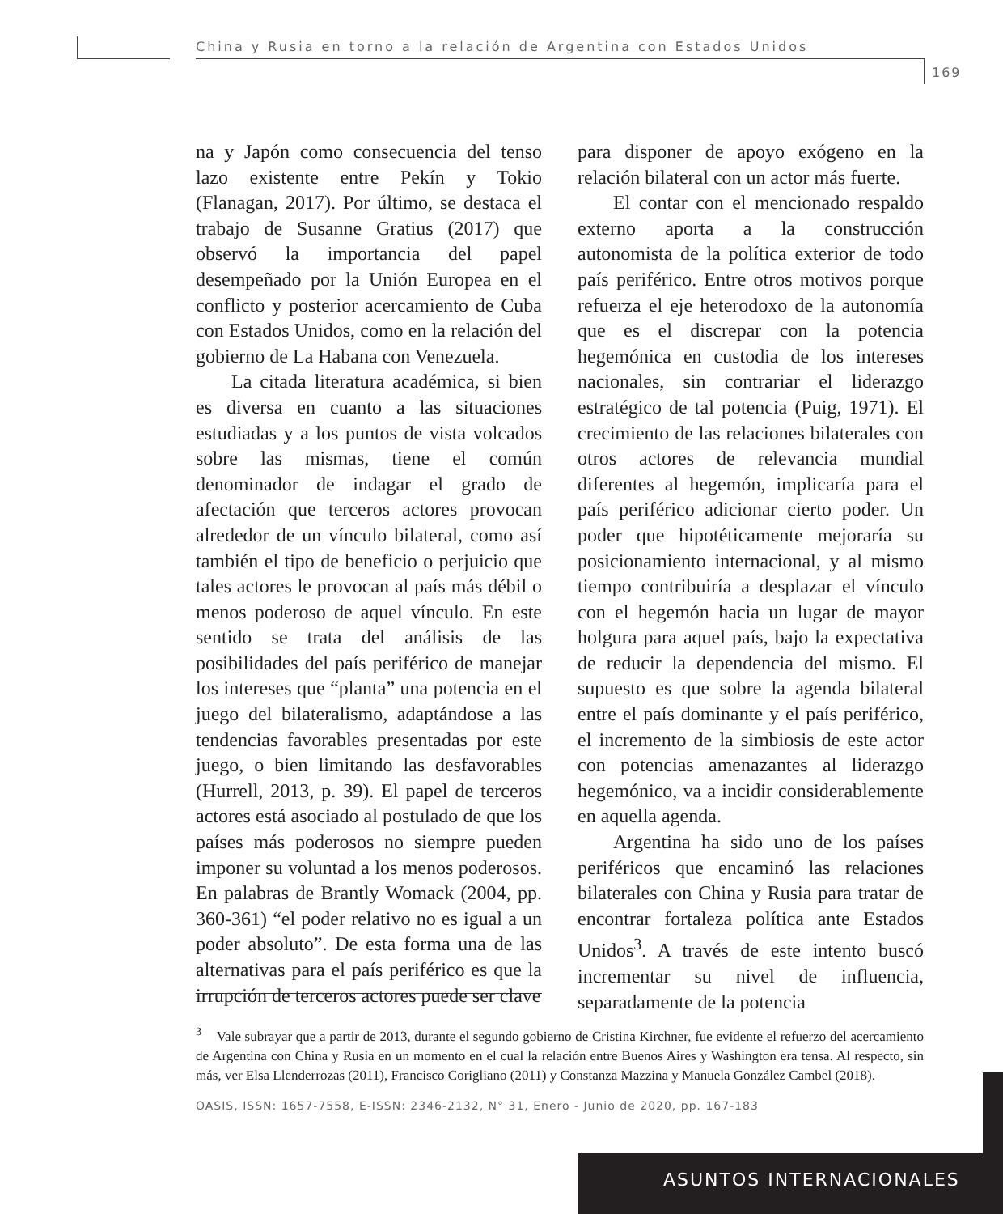China y Rusia en torno a la relación de Argentina con Estados Unidos
169
na y Japón como consecuencia del tenso lazo existente entre Pekín y Tokio (Flanagan, 2017). Por último, se destaca el trabajo de Susanne Gratius (2017) que observó la importancia del papel desempeñado por la Unión Europea en el conflicto y posterior acercamiento de Cuba con Estados Unidos, como en la relación del gobierno de La Habana con Venezuela.
La citada literatura académica, si bien es diversa en cuanto a las situaciones estudiadas y a los puntos de vista volcados sobre las mismas, tiene el común denominador de indagar el grado de afectación que terceros actores provocan alrededor de un vínculo bilateral, como así también el tipo de beneficio o perjuicio que tales actores le provocan al país más débil o menos poderoso de aquel vínculo. En este sentido se trata del análisis de las posibilidades del país periférico de manejar los intereses que “planta” una potencia en el juego del bilateralismo, adaptándose a las tendencias favorables presentadas por este juego, o bien limitando las desfavorables (Hurrell, 2013, p. 39). El papel de terceros actores está asociado al postulado de que los países más poderosos no siempre pueden imponer su voluntad a los menos poderosos. En palabras de Brantly Womack (2004, pp. 360-361) “el poder relativo no es igual a un poder absoluto”. De esta forma una de las alternativas para el país periférico es que la irrupción de terceros actores puede ser clave
para disponer de apoyo exógeno en la relación bilateral con un actor más fuerte.
El contar con el mencionado respaldo externo aporta a la construcción autonomista de la política exterior de todo país periférico. Entre otros motivos porque refuerza el eje heterodoxo de la autonomía que es el discrepar con la potencia hegemónica en custodia de los intereses nacionales, sin contrariar el liderazgo estratégico de tal potencia (Puig, 1971). El crecimiento de las relaciones bilaterales con otros actores de relevancia mundial diferentes al hegemón, implicaría para el país periférico adicionar cierto poder. Un poder que hipotéticamente mejoraría su posicionamiento internacional, y al mismo tiempo contribuiría a desplazar el vínculo con el hegemón hacia un lugar de mayor holgura para aquel país, bajo la expectativa de reducir la dependencia del mismo. El supuesto es que sobre la agenda bilateral entre el país dominante y el país periférico, el incremento de la simbiosis de este actor con potencias amenazantes al liderazgo hegemónico, va a incidir considerablemente en aquella agenda.
Argentina ha sido uno de los países periféricos que encaminó las relaciones bilaterales con China y Rusia para tratar de encontrar fortaleza política ante Estados Unidos<sup>3</sup>. A través de este intento buscó incrementar su nivel de influencia, separadamente de la potencia
<sup>3</sup> Vale subrayar que a partir de 2013, durante el segundo gobierno de Cristina Kirchner, fue evidente el refuerzo del acercamiento de Argentina con China y Rusia en un momento en el cual la relación entre Buenos Aires y Washington era tensa. Al respecto, sin más, ver Elsa Llenderrozas (2011), Francisco Corigliano (2011) y Constanza Mazzina y Manuela González Cambel (2018).
OASIS, ISSN: 1657-7558, E-ISSN: 2346-2132, N° 31, Enero - Junio de 2020, pp. 167-183
ASUNTOS INTERNACIONALES